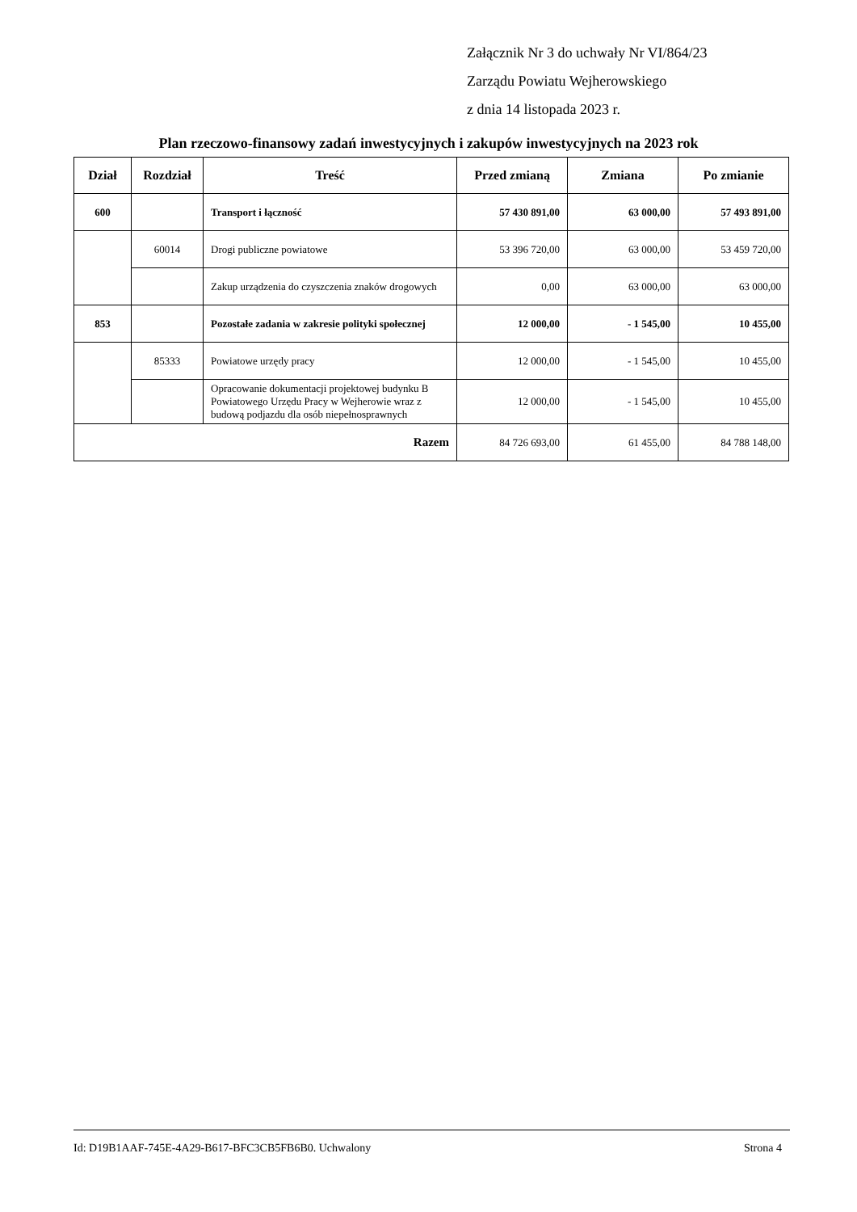Załącznik Nr 3 do uchwały Nr VI/864/23
Zarządu Powiatu Wejherowskiego
z dnia 14 listopada 2023 r.
Plan rzeczowo-finansowy zadań inwestycyjnych i zakupów inwestycyjnych na 2023 rok
| Dział | Rozdział | Treść | Przed zmianą | Zmiana | Po zmianie |
| --- | --- | --- | --- | --- | --- |
| 600 | | Transport i łączność | 57 430 891,00 | 63 000,00 | 57 493 891,00 |
| | 60014 | Drogi publiczne powiatowe | 53 396 720,00 | 63 000,00 | 53 459 720,00 |
| | | Zakup urządzenia do czyszczenia znaków drogowych | 0,00 | 63 000,00 | 63 000,00 |
| 853 | | Pozostałe zadania w zakresie polityki społecznej | 12 000,00 | - 1 545,00 | 10 455,00 |
| | 85333 | Powiatowe urzędy pracy | 12 000,00 | - 1 545,00 | 10 455,00 |
| | | Opracowanie dokumentacji projektowej budynku B Powiatowego Urzędu Pracy w Wejherowie wraz z budową podjazdu dla osób niepełnosprawnych | 12 000,00 | - 1 545,00 | 10 455,00 |
| Razem | | | 84 726 693,00 | 61 455,00 | 84 788 148,00 |
Id: D19B1AAF-745E-4A29-B617-BFC3CB5FB6B0. Uchwalony Strona 4